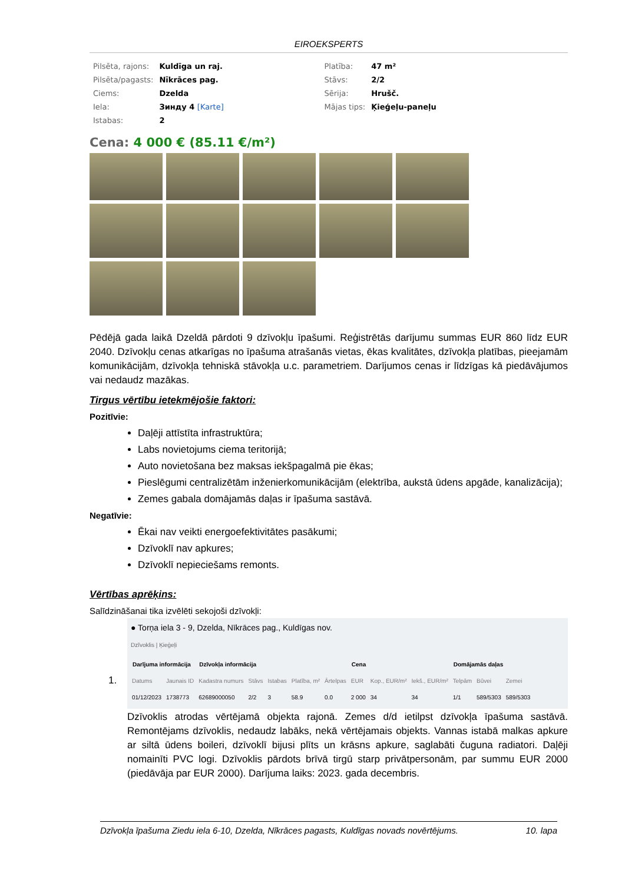EIROEKSPERTS
| Pilsēta, rajons: | Kuldīga un raj. | Platība: | 47 m² |
| Pilsēta/pagasts: | Nīkrāces pag. | Stāvs: | 2/2 |
| Ciems: | Dzelda | Sērija: | Hrušč. |
| Iela: | Зинду 4 [Karte] | Mājas tips: | Ķieģeļu-paneļu |
| Istabas: | 2 | | |
Cena: 4 000 € (85.11 €/m²)
Pēdējā gada laikā Dzeldā pārdoti 9 dzīvokļu īpašumi. Reģistrētās darījumu summas EUR 860 līdz EUR 2040. Dzīvokļu cenas atkarīgas no īpašuma atrašanās vietas, ēkas kvalitātes, dzīvokļa platības, pieejamām komunikācijām, dzīvokļa tehniskā stāvokļa u.c. parametriem. Darījumos cenas ir līdzīgas kā piedāvājumos vai nedaudz mazākas.
Tirgus vērtību ietekmējošie faktori:
Pozitīvie:
Daļēji attīstīta infrastruktūra;
Labs novietojums ciema teritorijā;
Auto novietošana bez maksas iekšpagalmā pie ēkas;
Pieslēgumi centralizētām inženierkomunikācijām (elektrība, aukstā ūdens apgāde, kanalizācija);
Zemes gabala domājamās daļas ir īpašuma sastāvā.
Negatīvie:
Ēkai nav veikti energoefektivitātes pasākumi;
Dzīvoklī nav apkures;
Dzīvoklī nepieciešams remonts.
Vērtības aprēķins:
Salīdzināšanai tika izvēlēti sekojoši dzīvokļi:
1.
● Torņa iela 3 - 9, Dzelda, Nīkrāces pag., Kuldīgas nov.
Dzīvoklis | Ķieģeļi
| Darījuma informācija | | Dzīvokļa informācija | | | | | Cena | | | Domājamās daļas | | |
| --- | --- | --- | --- | --- | --- | --- | --- | --- | --- | --- | --- | --- |
| Datums | Jaunais ID | Kadastra numurs | Stāvs | Istabas | Platība, m² | Ārtelpas | EUR | Kop., EUR/m² | Iekš., EUR/m² | Telpām | Būvei | Zemei |
| 01/12/2023 | 1738773 | 62689000050 | 2/2 | 3 | 58.9 | 0.0 | 2 000 | 34 | 34 | 1/1 | 589/5303 | 589/5303 |
Dzīvoklis atrodas vērtējamā objekta rajonā. Zemes d/d ietilpst dzīvokļa īpašuma sastāvā. Remontējams dzīvoklis, nedaudz labāks, nekā vērtējamais objekts. Vannas istabā malkas apkure ar siltā ūdens boileri, dzīvoklī bijusi plīts un krāsns apkure, saglabāti čuguna radiatori. Daļēji nomainīti PVC logi. Dzīvoklis pārdots brīvā tirgū starp privātpersonām, par summu EUR 2000 (piedāvāja par EUR 2000). Darījuma laiks: 2023. gada decembris.
Dzīvokļa īpašuma Ziedu iela 6-10, Dzelda, Nīkrāces pagasts, Kuldīgas novads novērtējums. 10. lapa